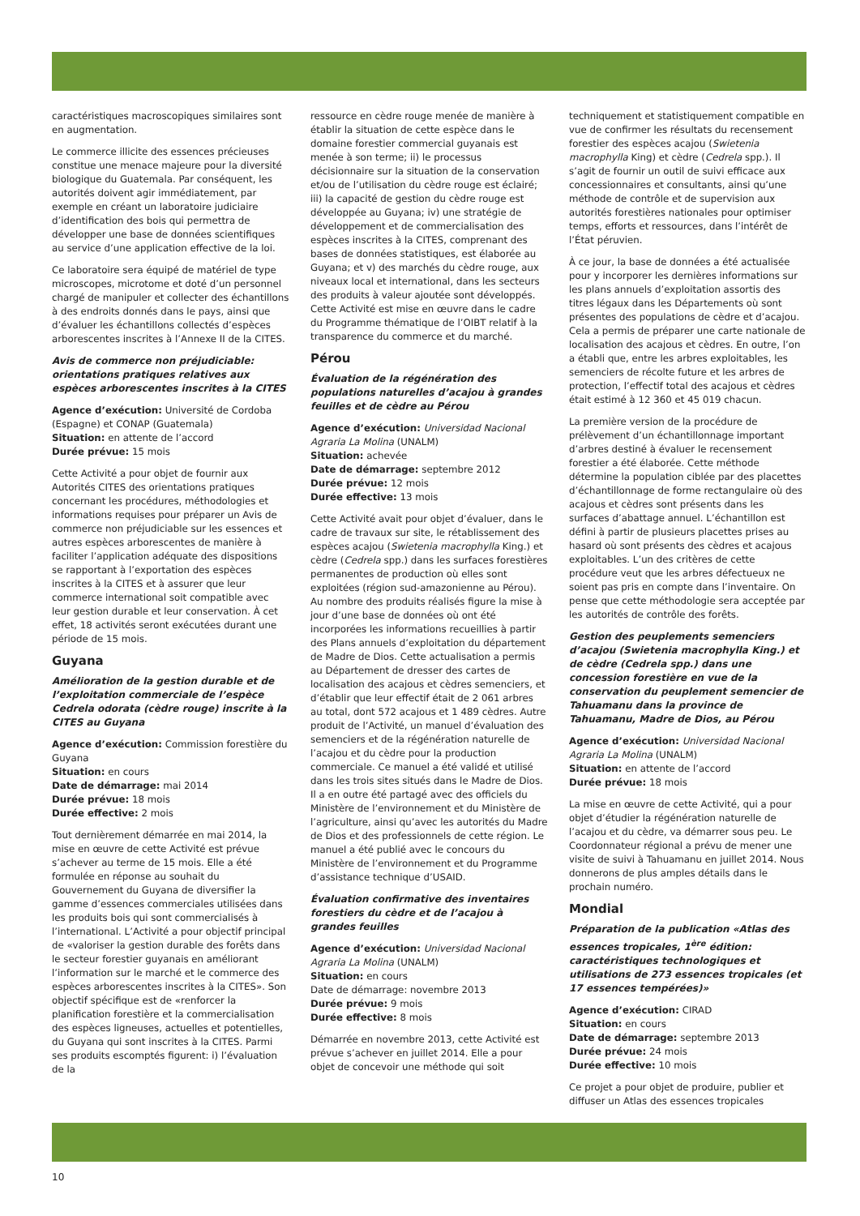caractéristiques macroscopiques similaires sont en augmentation.
Le commerce illicite des essences précieuses constitue une menace majeure pour la diversité biologique du Guatemala. Par conséquent, les autorités doivent agir immédiatement, par exemple en créant un laboratoire judiciaire d’identification des bois qui permettra de développer une base de données scientifiques au service d’une application effective de la loi.
Ce laboratoire sera équipé de matériel de type microscopes, microtome et doté d’un personnel chargé de manipuler et collecter des échantillons à des endroits donnés dans le pays, ainsi que d’évaluer les échantillons collectés d’espèces arborescentes inscrites à l’Annexe II de la CITES.
Avis de commerce non préjudiciable: orientations pratiques relatives aux espèces arborescentes inscrites à la CITES
Agence d’exécution: Université de Cordoba (Espagne) et CONAP (Guatemala)
Situation: en attente de l’accord
Durée prévue: 15 mois
Cette Activité a pour objet de fournir aux Autorités CITES des orientations pratiques concernant les procédures, méthodologies et informations requises pour préparer un Avis de commerce non préjudiciable sur les essences et autres espèces arborescentes de manière à faciliter l’application adéquate des dispositions se rapportant à l’exportation des espèces inscrites à la CITES et à assurer que leur commerce international soit compatible avec leur gestion durable et leur conservation. À cet effet, 18 activités seront exécutées durant une période de 15 mois.
Guyana
Amélioration de la gestion durable et de l’exploitation commerciale de l’espèce Cedrela odorata (cèdre rouge) inscrite à la CITES au Guyana
Agence d’exécution: Commission forestière du Guyana
Situation: en cours
Date de démarrage: mai 2014
Durée prévue: 18 mois
Durée effective: 2 mois
Tout dernièrement démarrée en mai 2014, la mise en œuvre de cette Activité est prévue s’achever au terme de 15 mois. Elle a été formulée en réponse au souhait du Gouvernement du Guyana de diversifier la gamme d’essences commerciales utilisées dans les produits bois qui sont commercialisés à l’international. L’Activité a pour objectif principal de «valoriser la gestion durable des forêts dans le secteur forestier guyanais en améliorant l’information sur le marché et le commerce des espèces arborescentes inscrites à la CITES». Son objectif spécifique est de «renforcer la planification forestière et la commercialisation des espèces ligneuses, actuelles et potentielles, du Guyana qui sont inscrites à la CITES. Parmi ses produits escomptés figurent: i) l’évaluation de la
ressource en cèdre rouge menée de manière à établir la situation de cette espèce dans le domaine forestier commercial guyanais est menée à son terme; ii) le processus décisionnaire sur la situation de la conservation et/ou de l’utilisation du cèdre rouge est éclairé; iii) la capacité de gestion du cèdre rouge est développée au Guyana; iv) une stratégie de développement et de commercialisation des espèces inscrites à la CITES, comprenant des bases de données statistiques, est élaborée au Guyana; et v) des marchés du cèdre rouge, aux niveaux local et international, dans les secteurs des produits à valeur ajoutée sont développés. Cette Activité est mise en œuvre dans le cadre du Programme thématique de l’OIBT relatif à la transparence du commerce et du marché.
Pérou
Évaluation de la régénération des populations naturelles d’acajou à grandes feuilles et de cèdre au Pérou
Agence d’exécution: Universidad Nacional Agraria La Molina (UNALM)
Situation: achevée
Date de démarrage: septembre 2012
Durée prévue: 12 mois
Durée effective: 13 mois
Cette Activité avait pour objet d’évaluer, dans le cadre de travaux sur site, le rétablissement des espèces acajou (Swietenia macrophylla King.) et cèdre (Cedrela spp.) dans les surfaces forestières permanentes de production où elles sont exploitées (région sud-amazonienne au Pérou). Au nombre des produits réalisés figure la mise à jour d’une base de données où ont été incorporées les informations recueillies à partir des Plans annuels d’exploitation du département de Madre de Dios. Cette actualisation a permis au Département de dresser des cartes de localisation des acajous et cèdres semenciers, et d’établir que leur effectif était de 2 061 arbres au total, dont 572 acajous et 1 489 cèdres. Autre produit de l’Activité, un manuel d’évaluation des semenciers et de la régénération naturelle de l’acajou et du cèdre pour la production commerciale. Ce manuel a été validé et utilisé dans les trois sites situés dans le Madre de Dios. Il a en outre été partagé avec des officiels du Ministère de l’environnement et du Ministère de l’agriculture, ainsi qu’avec les autorités du Madre de Dios et des professionnels de cette région. Le manuel a été publié avec le concours du Ministère de l’environnement et du Programme d’assistance technique d’USAID.
Évaluation confirmative des inventaires forestiers du cèdre et de l’acajou à grandes feuilles
Agence d’exécution: Universidad Nacional Agraria La Molina (UNALM)
Situation: en cours
Date de démarrage: novembre 2013
Durée prévue: 9 mois
Durée effective: 8 mois
Démarrée en novembre 2013, cette Activité est prévue s’achever en juillet 2014. Elle a pour objet de concevoir une méthode qui soit
techniquement et statistiquement compatible en vue de confirmer les résultats du recensement forestier des espèces acajou (Swietenia macrophylla King) et cèdre (Cedrela spp.). Il s’agit de fournir un outil de suivi efficace aux concessionnaires et consultants, ainsi qu’une méthode de contrôle et de supervision aux autorités forestières nationales pour optimiser temps, efforts et ressources, dans l’intérêt de l’État péruvien.
À ce jour, la base de données a été actualisée pour y incorporer les dernières informations sur les plans annuels d’exploitation assortis des titres légaux dans les Départements où sont présentes des populations de cèdre et d’acajou. Cela a permis de préparer une carte nationale de localisation des acajous et cèdres. En outre, l’on a établi que, entre les arbres exploitables, les semenciers de récolte future et les arbres de protection, l’effectif total des acajous et cèdres était estimé à 12 360 et 45 019 chacun.
La première version de la procédure de prélèvement d’un échantillonnage important d’arbres destiné à évaluer le recensement forestier a été élaborée. Cette méthode détermine la population ciblée par des placettes d’échantillonnage de forme rectangulaire où des acajous et cèdres sont présents dans les surfaces d’abattage annuel. L’échantillon est défini à partir de plusieurs placettes prises au hasard où sont présents des cèdres et acajous exploitables. L’un des critères de cette procédure veut que les arbres défectueux ne soient pas pris en compte dans l’inventaire. On pense que cette méthodologie sera acceptée par les autorités de contrôle des forêts.
Gestion des peuplements semenciers d’acajou (Swietenia macrophylla King.) et de cèdre (Cedrela spp.) dans une concession forestière en vue de la conservation du peuplement semencier de Tahuamanu dans la province de Tahuamanu, Madre de Dios, au Pérou
Agence d’exécution: Universidad Nacional Agraria La Molina (UNALM)
Situation: en attente de l’accord
Durée prévue: 18 mois
La mise en œuvre de cette Activité, qui a pour objet d’étudier la régénération naturelle de l’acajou et du cèdre, va démarrer sous peu. Le Coordonnateur régional a prévu de mener une visite de suivi à Tahuamanu en juillet 2014. Nous donnerons de plus amples détails dans le prochain numéro.
Mondial
Préparation de la publication «Atlas des essences tropicales, 1<sup>ère</sup> édition: caractéristiques technologiques et utilisations de 273 essences tropicales (et 17 essences tempérées)»
Agence d’exécution: CIRAD
Situation: en cours
Date de démarrage: septembre 2013
Durée prévue: 24 mois
Durée effective: 10 mois
Ce projet a pour objet de produire, publier et diffuser un Atlas des essences tropicales
10